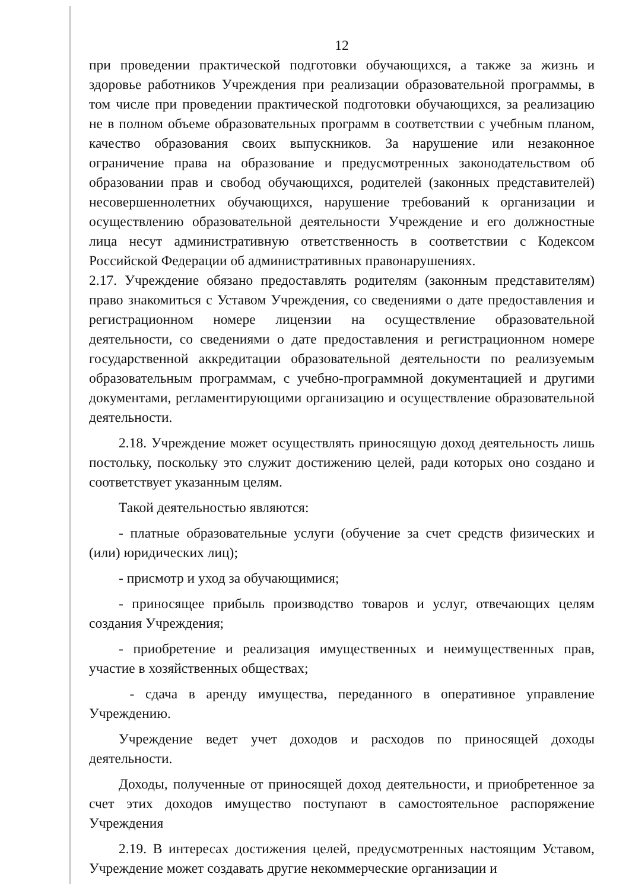12
при проведении практической подготовки обучающихся, а также за жизнь и здоровье работников Учреждения при реализации образовательной программы, в том числе при проведении практической подготовки обучающихся, за реализацию не в полном объеме образовательных программ в соответствии с учебным планом, качество образования своих выпускников. За нарушение или незаконное ограничение права на образование и предусмотренных законодательством об образовании прав и свобод обучающихся, родителей (законных представителей) несовершеннолетних обучающихся, нарушение требований к организации и осуществлению образовательной деятельности Учреждение и его должностные лица несут административную ответственность в соответствии с Кодексом Российской Федерации об административных правонарушениях.
2.17. Учреждение обязано предоставлять родителям (законным представителям) право знакомиться с Уставом Учреждения, со сведениями о дате предоставления и регистрационном номере лицензии на осуществление образовательной деятельности, со сведениями о дате предоставления и регистрационном номере государственной аккредитации образовательной деятельности по реализуемым образовательным программам, с учебно-программной документацией и другими документами, регламентирующими организацию и осуществление образовательной деятельности.
2.18. Учреждение может осуществлять приносящую доход деятельность лишь постольку, поскольку это служит достижению целей, ради которых оно создано и соответствует указанным целям.
Такой деятельностью являются:
- платные образовательные услуги (обучение за счет средств физических и (или) юридических лиц);
- присмотр и уход за обучающимися;
- приносящее прибыль производство товаров и услуг, отвечающих целям создания Учреждения;
- приобретение и реализация имущественных и неимущественных прав, участие в хозяйственных обществах;
- сдача в аренду имущества, переданного в оперативное управление Учреждению.
Учреждение ведет учет доходов и расходов по приносящей доходы деятельности.
Доходы, полученные от приносящей доход деятельности, и приобретенное за счет этих доходов имущество поступают в самостоятельное распоряжение Учреждения
2.19. В интересах достижения целей, предусмотренных настоящим Уставом, Учреждение может создавать другие некоммерческие организации и